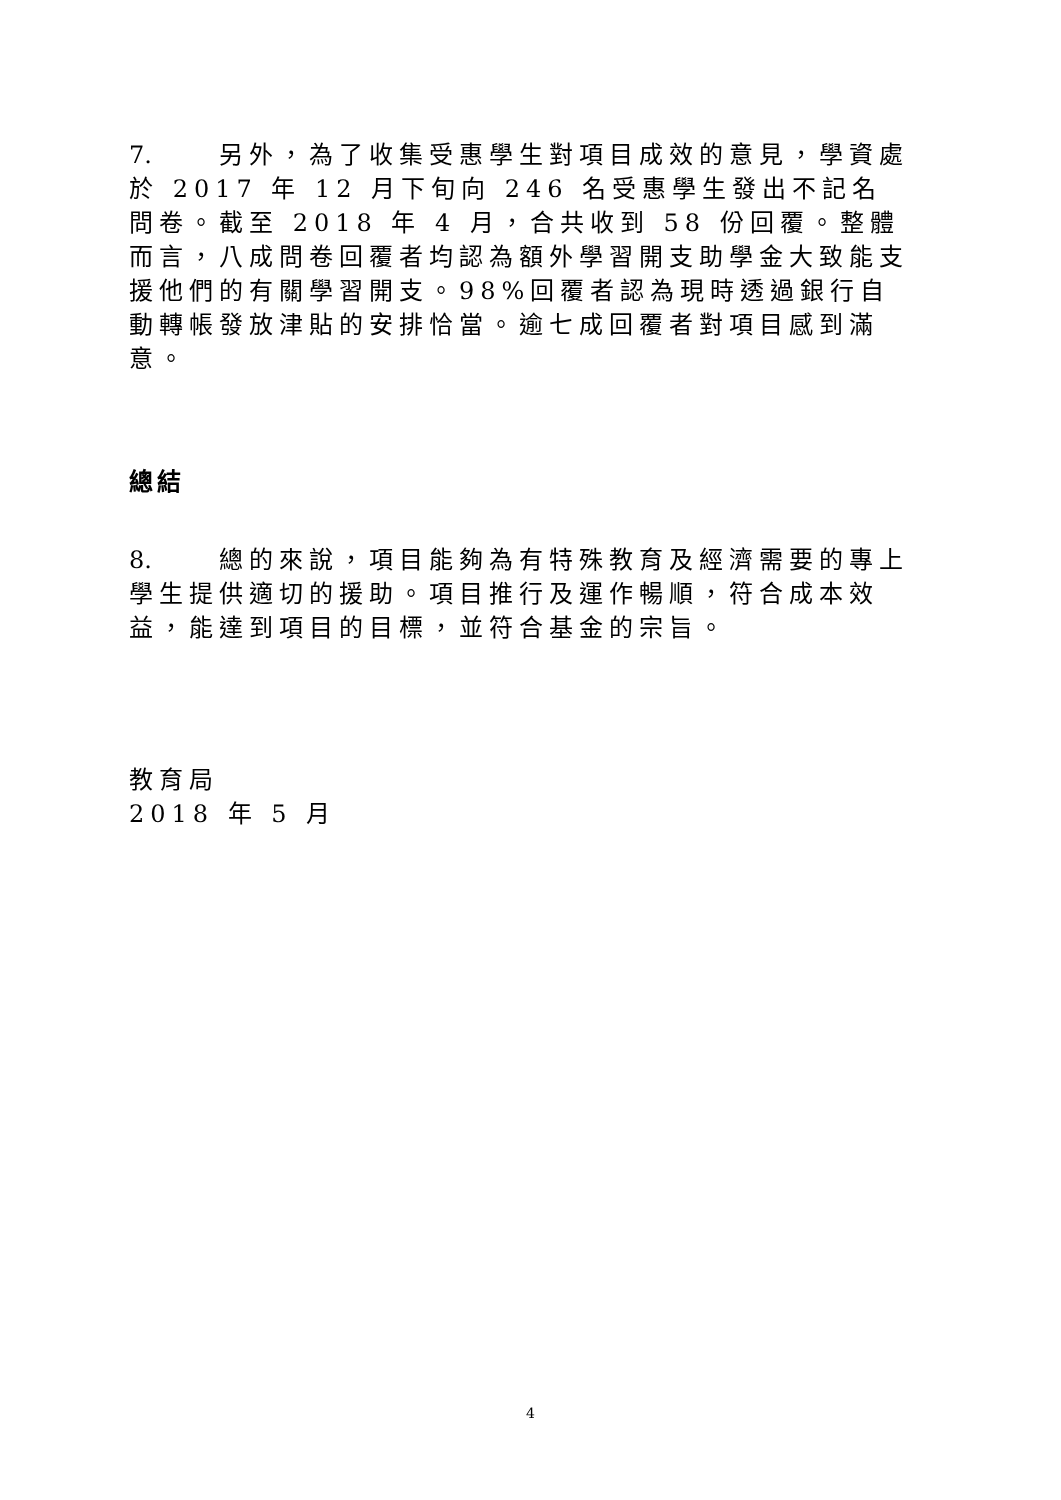7. 另外，為了收集受惠學生對項目成效的意見，學資處於 2017 年 12 月下旬向 246 名受惠學生發出不記名問卷。截至 2018 年 4 月，合共收到 58 份回覆。整體而言，八成問卷回覆者均認為額外學習開支助學金大致能支援他們的有關學習開支。98%回覆者認為現時透過銀行自動轉帳發放津貼的安排恰當。逾七成回覆者對項目感到滿意。
總結
8. 總的來說，項目能夠為有特殊教育及經濟需要的專上學生提供適切的援助。項目推行及運作暢順，符合成本效益，能達到項目的目標，並符合基金的宗旨。
教育局
2018 年 5 月
4